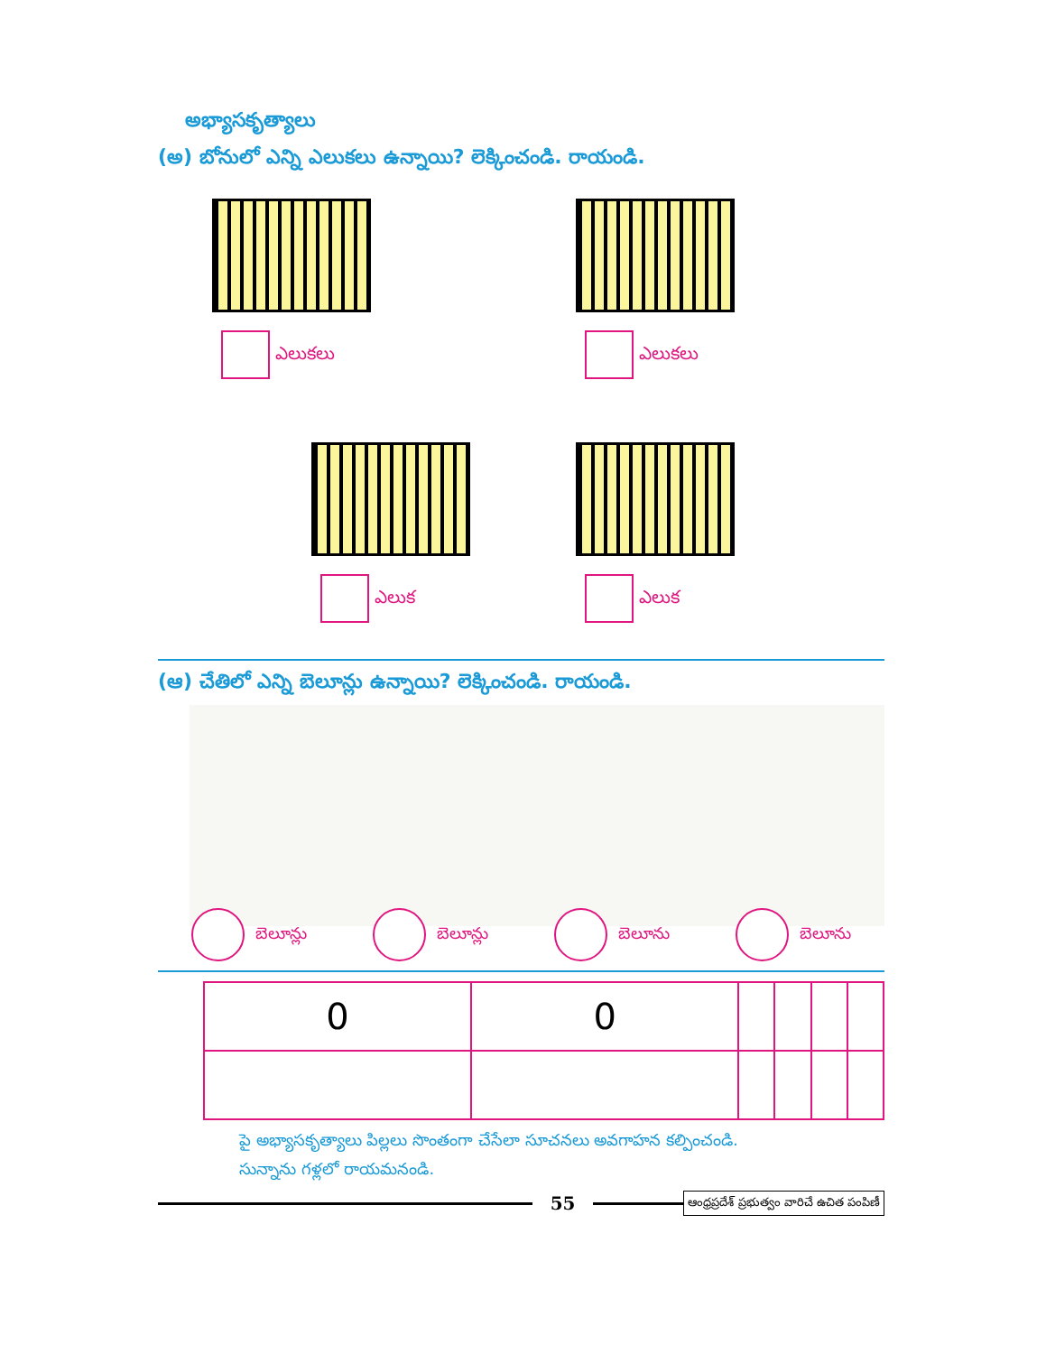అభ్యాసకృత్యాలు
(అ) బోనులో ఎన్ని ఎలుకలు ఉన్నాయి? లెక్కించండి. రాయండి.
ఎలుకలు
ఎలుకలు
ఎలుక
ఎలుక
(ఆ) చేతిలో ఎన్ని బెలూన్లు ఉన్నాయి? లెక్కించండి. రాయండి.
బెలూన్లు బెలూన్లు బెలూను బెలూను
| 0 | 0 | | | | |
పై అభ్యాసకృత్యాలు పిల్లలు సొంతంగా చేసేలా సూచనలు అవగాహన కల్పించండి.
సున్నాను గళ్లలో రాయమనండి.
55
ఆంధ్రప్రదేశ్ ప్రభుత్వం వారిచే ఉచిత పంపిణీ